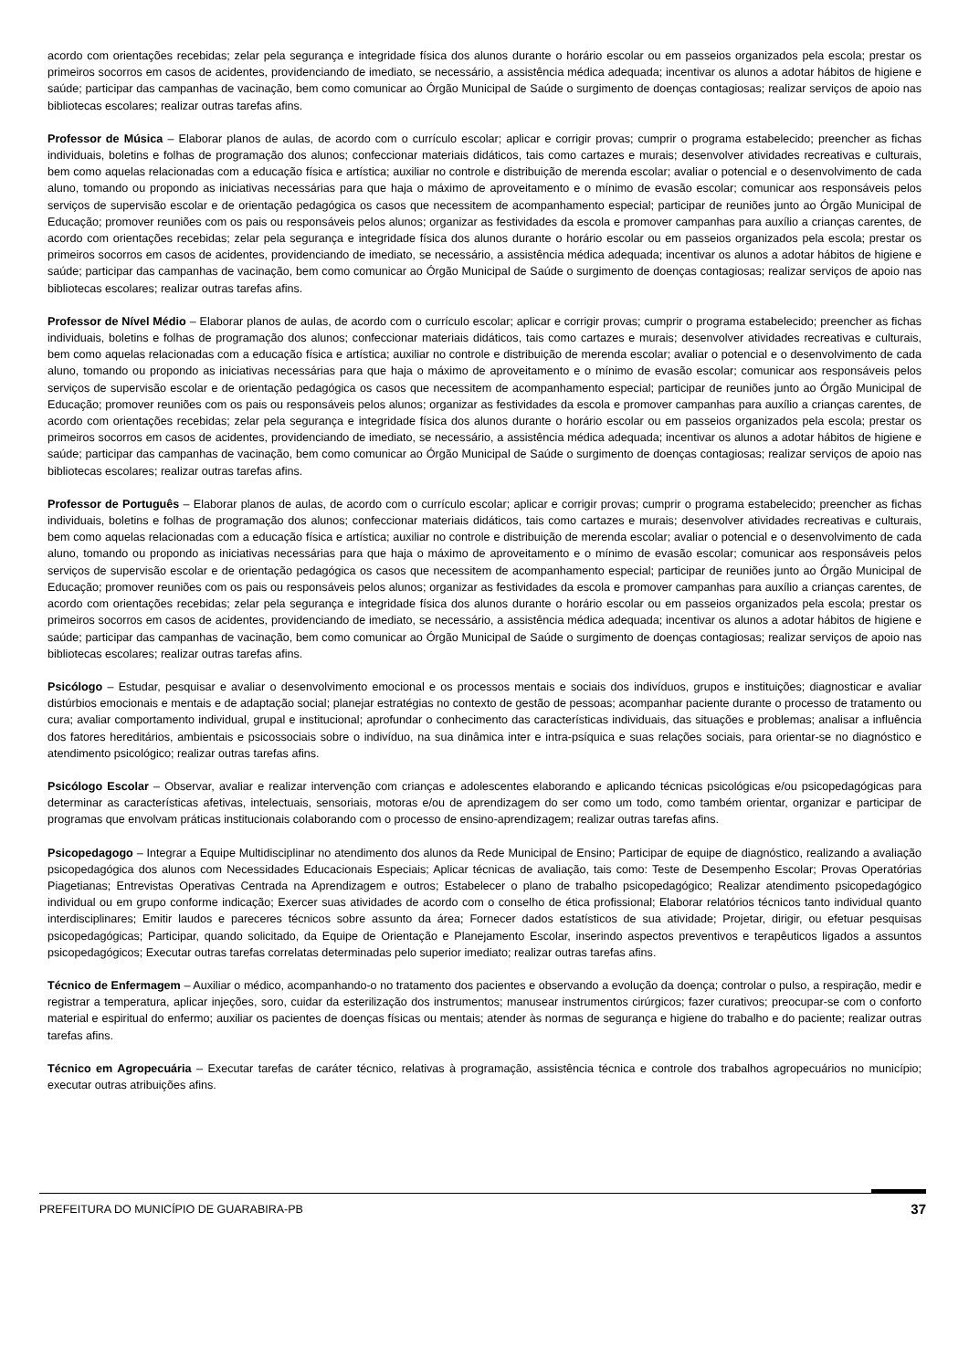acordo com orientações recebidas; zelar pela segurança e integridade física dos alunos durante o horário escolar ou em passeios organizados pela escola; prestar os primeiros socorros em casos de acidentes, providenciando de imediato, se necessário, a assistência médica adequada; incentivar os alunos a adotar hábitos de higiene e saúde; participar das campanhas de vacinação, bem como comunicar ao Órgão Municipal de Saúde o surgimento de doenças contagiosas; realizar serviços de apoio nas bibliotecas escolares; realizar outras tarefas afins.
Professor de Música – Elaborar planos de aulas, de acordo com o currículo escolar; aplicar e corrigir provas; cumprir o programa estabelecido; preencher as fichas individuais, boletins e folhas de programação dos alunos; confeccionar materiais didáticos, tais como cartazes e murais; desenvolver atividades recreativas e culturais, bem como aquelas relacionadas com a educação física e artística; auxiliar no controle e distribuição de merenda escolar; avaliar o potencial e o desenvolvimento de cada aluno, tomando ou propondo as iniciativas necessárias para que haja o máximo de aproveitamento e o mínimo de evasão escolar; comunicar aos responsáveis pelos serviços de supervisão escolar e de orientação pedagógica os casos que necessitem de acompanhamento especial; participar de reuniões junto ao Órgão Municipal de Educação; promover reuniões com os pais ou responsáveis pelos alunos; organizar as festividades da escola e promover campanhas para auxílio a crianças carentes, de acordo com orientações recebidas; zelar pela segurança e integridade física dos alunos durante o horário escolar ou em passeios organizados pela escola; prestar os primeiros socorros em casos de acidentes, providenciando de imediato, se necessário, a assistência médica adequada; incentivar os alunos a adotar hábitos de higiene e saúde; participar das campanhas de vacinação, bem como comunicar ao Órgão Municipal de Saúde o surgimento de doenças contagiosas; realizar serviços de apoio nas bibliotecas escolares; realizar outras tarefas afins.
Professor de Nível Médio – Elaborar planos de aulas, de acordo com o currículo escolar; aplicar e corrigir provas; cumprir o programa estabelecido; preencher as fichas individuais, boletins e folhas de programação dos alunos; confeccionar materiais didáticos, tais como cartazes e murais; desenvolver atividades recreativas e culturais, bem como aquelas relacionadas com a educação física e artística; auxiliar no controle e distribuição de merenda escolar; avaliar o potencial e o desenvolvimento de cada aluno, tomando ou propondo as iniciativas necessárias para que haja o máximo de aproveitamento e o mínimo de evasão escolar; comunicar aos responsáveis pelos serviços de supervisão escolar e de orientação pedagógica os casos que necessitem de acompanhamento especial; participar de reuniões junto ao Órgão Municipal de Educação; promover reuniões com os pais ou responsáveis pelos alunos; organizar as festividades da escola e promover campanhas para auxílio a crianças carentes, de acordo com orientações recebidas; zelar pela segurança e integridade física dos alunos durante o horário escolar ou em passeios organizados pela escola; prestar os primeiros socorros em casos de acidentes, providenciando de imediato, se necessário, a assistência médica adequada; incentivar os alunos a adotar hábitos de higiene e saúde; participar das campanhas de vacinação, bem como comunicar ao Órgão Municipal de Saúde o surgimento de doenças contagiosas; realizar serviços de apoio nas bibliotecas escolares; realizar outras tarefas afins.
Professor de Português – Elaborar planos de aulas, de acordo com o currículo escolar; aplicar e corrigir provas; cumprir o programa estabelecido; preencher as fichas individuais, boletins e folhas de programação dos alunos; confeccionar materiais didáticos, tais como cartazes e murais; desenvolver atividades recreativas e culturais, bem como aquelas relacionadas com a educação física e artística; auxiliar no controle e distribuição de merenda escolar; avaliar o potencial e o desenvolvimento de cada aluno, tomando ou propondo as iniciativas necessárias para que haja o máximo de aproveitamento e o mínimo de evasão escolar; comunicar aos responsáveis pelos serviços de supervisão escolar e de orientação pedagógica os casos que necessitem de acompanhamento especial; participar de reuniões junto ao Órgão Municipal de Educação; promover reuniões com os pais ou responsáveis pelos alunos; organizar as festividades da escola e promover campanhas para auxílio a crianças carentes, de acordo com orientações recebidas; zelar pela segurança e integridade física dos alunos durante o horário escolar ou em passeios organizados pela escola; prestar os primeiros socorros em casos de acidentes, providenciando de imediato, se necessário, a assistência médica adequada; incentivar os alunos a adotar hábitos de higiene e saúde; participar das campanhas de vacinação, bem como comunicar ao Órgão Municipal de Saúde o surgimento de doenças contagiosas; realizar serviços de apoio nas bibliotecas escolares; realizar outras tarefas afins.
Psicólogo – Estudar, pesquisar e avaliar o desenvolvimento emocional e os processos mentais e sociais dos indivíduos, grupos e instituições; diagnosticar e avaliar distúrbios emocionais e mentais e de adaptação social; planejar estratégias no contexto de gestão de pessoas; acompanhar paciente durante o processo de tratamento ou cura; avaliar comportamento individual, grupal e institucional; aprofundar o conhecimento das características individuais, das situações e problemas; analisar a influência dos fatores hereditários, ambientais e psicossociais sobre o indivíduo, na sua dinâmica inter e intra-psíquica e suas relações sociais, para orientar-se no diagnóstico e atendimento psicológico; realizar outras tarefas afins.
Psicólogo Escolar – Observar, avaliar e realizar intervenção com crianças e adolescentes elaborando e aplicando técnicas psicológicas e/ou psicopedagógicas para determinar as características afetivas, intelectuais, sensoriais, motoras e/ou de aprendizagem do ser como um todo, como também orientar, organizar e participar de programas que envolvam práticas institucionais colaborando com o processo de ensino-aprendizagem; realizar outras tarefas afins.
Psicopedagogo – Integrar a Equipe Multidisciplinar no atendimento dos alunos da Rede Municipal de Ensino; Participar de equipe de diagnóstico, realizando a avaliação psicopedagógica dos alunos com Necessidades Educacionais Especiais; Aplicar técnicas de avaliação, tais como: Teste de Desempenho Escolar; Provas Operatórias Piagetianas; Entrevistas Operativas Centrada na Aprendizagem e outros; Estabelecer o plano de trabalho psicopedagógico; Realizar atendimento psicopedagógico individual ou em grupo conforme indicação; Exercer suas atividades de acordo com o conselho de ética profissional; Elaborar relatórios técnicos tanto individual quanto interdisciplinares; Emitir laudos e pareceres técnicos sobre assunto da área; Fornecer dados estatísticos de sua atividade; Projetar, dirigir, ou efetuar pesquisas psicopedagógicas; Participar, quando solicitado, da Equipe de Orientação e Planejamento Escolar, inserindo aspectos preventivos e terapêuticos ligados a assuntos psicopedagógicos; Executar outras tarefas correlatas determinadas pelo superior imediato; realizar outras tarefas afins.
Técnico de Enfermagem – Auxiliar o médico, acompanhando-o no tratamento dos pacientes e observando a evolução da doença; controlar o pulso, a respiração, medir e registrar a temperatura, aplicar injeções, soro, cuidar da esterilização dos instrumentos; manusear instrumentos cirúrgicos; fazer curativos; preocupar-se com o conforto material e espiritual do enfermo; auxiliar os pacientes de doenças físicas ou mentais; atender às normas de segurança e higiene do trabalho e do paciente; realizar outras tarefas afins.
Técnico em Agropecuária – Executar tarefas de caráter técnico, relativas à programação, assistência técnica e controle dos trabalhos agropecuários no município; executar outras atribuições afins.
PREFEITURA DO MUNICÍPIO DE GUARABIRA-PB 37